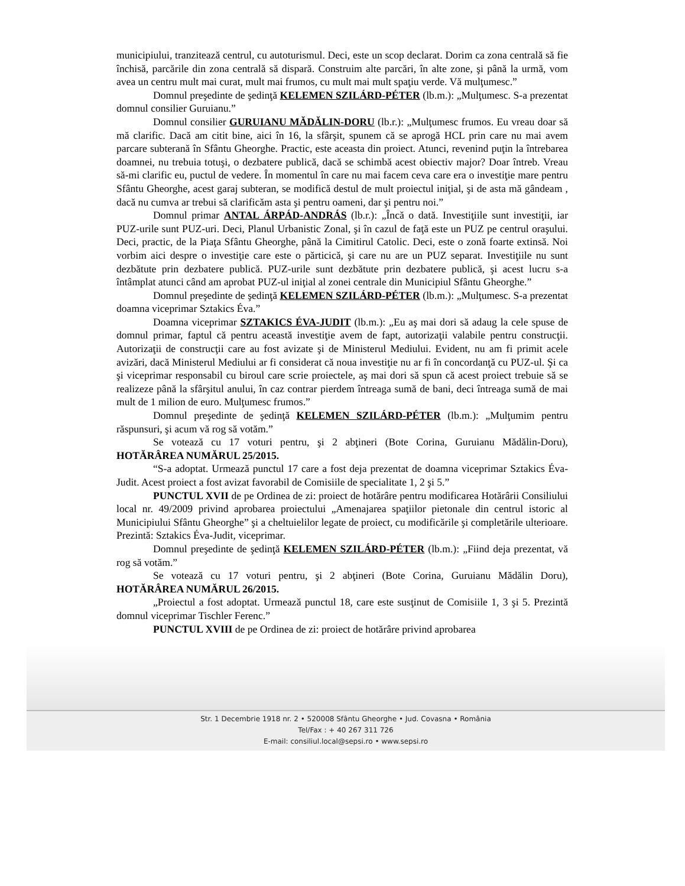municipiului, tranzitează centrul, cu autoturismul. Deci, este un scop declarat. Dorim ca zona centrală să fie închisă, parcările din zona centrală să dispară. Construim alte parcări, în alte zone, şi până la urmă, vom avea un centru mult mai curat, mult mai frumos, cu mult mai mult spaţiu verde. Vă mulţumesc.”
Domnul preşedinte de şedinţă KELEMEN SZILÁRD-PÉTER (lb.m.): „Mulţumesc. S-a prezentat domnul consilier Guruianu.”
Domnul consilier GURUIANU MĂDĂLIN-DORU (lb.r.): „Mulţumesc frumos. Eu vreau doar să mă clarific. Dacă am citit bine, aici în 16, la sfârşit, spunem că se aprogă HCL prin care nu mai avem parcare subterană în Sfântu Gheorghe. Practic, este aceasta din proiect. Atunci, revenind puţin la întrebarea doamnei, nu trebuia totuşi, o dezbatere publică, dacă se schimbă acest obiectiv major? Doar întreb. Vreau să-mi clarific eu, puctul de vedere. În momentul în care nu mai facem ceva care era o investiţie mare pentru Sfântu Gheorghe, acest garaj subteran, se modifică destul de mult proiectul iniţial, şi de asta mă gândeam , dacă nu cumva ar trebui să clarificăm asta şi pentru oameni, dar şi pentru noi.”
Domnul primar ANTAL ÁRPÁD-ANDRÁS (lb.r.): „Încă o dată. Investiţiile sunt investiţii, iar PUZ-urile sunt PUZ-uri. Deci, Planul Urbanistic Zonal, şi în cazul de faţă este un PUZ pe centrul oraşului. Deci, practic, de la Piaţa Sfântu Gheorghe, până la Cimitirul Catolic. Deci, este o zonă foarte extinsă. Noi vorbim aici despre o investiţie care este o părticică, şi care nu are un PUZ separat. Investiţiile nu sunt dezbătute prin dezbatere publică. PUZ-urile sunt dezbătute prin dezbatere publică, şi acest lucru s-a întâmplat atunci când am aprobat PUZ-ul iniţial al zonei centrale din Municipiul Sfântu Gheorghe.”
Domnul preşedinte de şedinţă KELEMEN SZILÁRD-PÉTER (lb.m.): „Mulţumesc. S-a prezentat doamna viceprimar Sztakics Éva.”
Doamna viceprimar SZTAKICS ÉVA-JUDIT (lb.m.): „Eu aş mai dori să adaug la cele spuse de domnul primar, faptul că pentru această investiţie avem de fapt, autorizaţii valabile pentru construcţii. Autorizaţii de construcţii care au fost avizate şi de Ministerul Mediului. Evident, nu am fi primit acele avizări, dacă Ministerul Mediului ar fi considerat că noua investiţie nu ar fi în concordanţă cu PUZ-ul. Şi ca şi viceprimar responsabil cu biroul care scrie proiectele, aş mai dori să spun că acest proiect trebuie să se realizeze până la sfârşitul anului, în caz contrar pierdem întreaga sumă de bani, deci întreaga sumă de mai mult de 1 milion de euro. Mulţumesc frumos.”
Domnul preşedinte de şedinţă KELEMEN SZILÁRD-PÉTER (lb.m.): „Mulţumim pentru răspunsuri, şi acum vă rog să votăm.”
Se votează cu 17 voturi pentru, şi 2 abţineri (Bote Corina, Guruianu Mădălin-Doru), HOTĂRÂREA NUMĂRUL 25/2015.
“S-a adoptat. Urmează punctul 17 care a fost deja prezentat de doamna viceprimar Sztakics Éva-Judit. Acest proiect a fost avizat favorabil de Comisiile de specialitate 1, 2 şi 5.”
PUNCTUL XVII de pe Ordinea de zi: proiect de hotărâre pentru modificarea Hotărârii Consiliului local nr. 49/2009 privind aprobarea proiectului „Amenajarea spaţiilor pietonale din centrul istoric al Municipiului Sfântu Gheorghe” şi a cheltuielilor legate de proiect, cu modificările şi completările ulterioare. Prezintă: Sztakics Éva-Judit, viceprimar.
Domnul preşedinte de şedinţă KELEMEN SZILÁRD-PÉTER (lb.m.): „Fiind deja prezentat, vă rog să votăm.”
Se votează cu 17 voturi pentru, şi 2 abţineri (Bote Corina, Guruianu Mădălin Doru), HOTĂRÂREA NUMĂRUL 26/2015.
„Proiectul a fost adoptat. Urmează punctul 18, care este susţinut de Comisiile 1, 3 şi 5. Prezintă domnul viceprimar Tischler Ferenc.”
PUNCTUL XVIII de pe Ordinea de zi: proiect de hotărâre privind aprobarea
Str. 1 Decembrie 1918 nr. 2 • 520008 Sfântu Gheorghe • Jud. Covasna • România
Tel/Fax : + 40 267 311 726
E-mail: consiliul.local@sepsi.ro • www.sepsi.ro